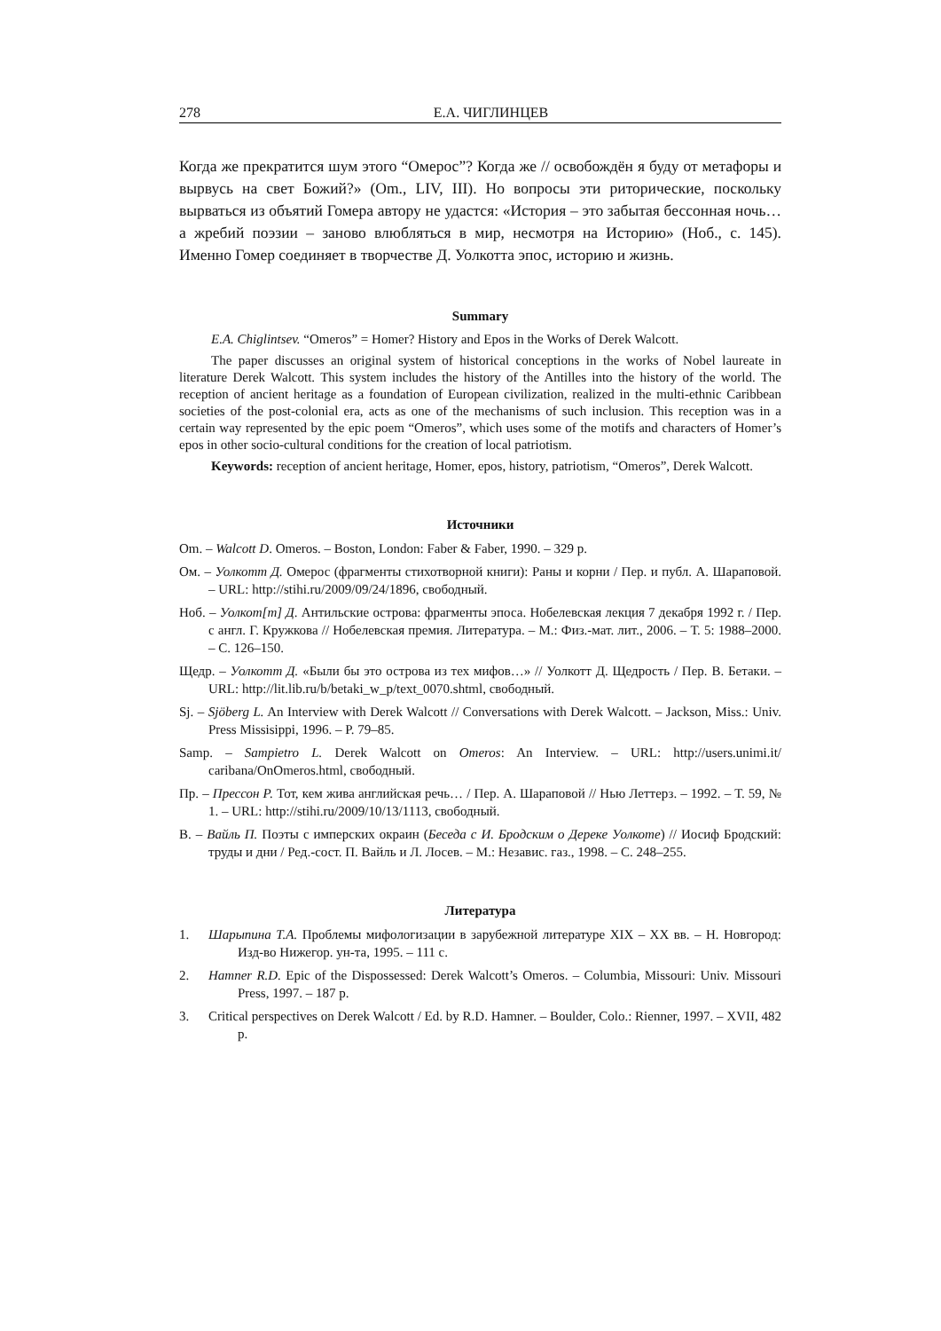278 Е.А. ЧИГЛИНЦЕВ
Когда же прекратится шум этого “Омерос”? Когда же // освобождён я буду от метафоры и вырвусь на свет Божий?» (Om., LIV, III). Но вопросы эти риторические, поскольку вырваться из объятий Гомера автору не удастся: «История – это забытая бессонная ночь… а жребий поэзии – заново влюбляться в мир, несмотря на Историю» (Ноб., с. 145). Именно Гомер соединяет в творчестве Д. Уолкотта эпос, историю и жизнь.
Summary
E.A. Chiglintsev. “Omeros” = Homer? History and Epos in the Works of Derek Walcott.
The paper discusses an original system of historical conceptions in the works of Nobel laureate in literature Derek Walcott. This system includes the history of the Antilles into the history of the world. The reception of ancient heritage as a foundation of European civilization, realized in the multi-ethnic Caribbean societies of the post-colonial era, acts as one of the mechanisms of such inclusion. This reception was in a certain way represented by the epic poem “Omeros”, which uses some of the motifs and characters of Homer’s epos in other socio-cultural conditions for the creation of local patriotism.
Keywords: reception of ancient heritage, Homer, epos, history, patriotism, “Omeros”, Derek Walcott.
Источники
Om. – Walcott D. Omeros. – Boston, London: Faber & Faber, 1990. – 329 p.
Ом. – Уолкотт Д. Омерос (фрагменты стихотворной книги): Раны и корни / Пер. и публ. А. Шараповой. – URL: http://stihi.ru/2009/09/24/1896, свободный.
Ноб. – Уолкот[т] Д. Антильские острова: фрагменты эпоса. Нобелевская лекция 7 декабря 1992 г. / Пер. с англ. Г. Кружкова // Нобелевская премия. Литература. – М.: Физ.-мат. лит., 2006. – Т. 5: 1988–2000. – С. 126–150.
Щедр. – Уолкотт Д. «Были бы это острова из тех мифов…» // Уолкотт Д. Щедрость / Пер. В. Бетаки. – URL: http://lit.lib.ru/b/betaki_w_p/text_0070.shtml, свободный.
Sj. – Sjöberg L. An Interview with Derek Walcott // Conversations with Derek Walcott. – Jackson, Miss.: Univ. Press Missisippi, 1996. – P. 79–85.
Samp. – Sampietro L. Derek Walcott on Omeros: An Interview. – URL: http://users.unimi.it/ caribana/OnOmeros.html, свободный.
Пр. – Прессон Р. Тот, кем жива английская речь… / Пер. А. Шараповой // Нью Леттерз. – 1992. – Т. 59, № 1. – URL: http://stihi.ru/2009/10/13/1113, свободный.
В. – Вайль П. Поэты с имперских окраин (Беседа с И. Бродским о Дереке Уолкоте) // Иосиф Бродский: труды и дни / Ред.-сост. П. Вайль и Л. Лосев. – М.: Независ. газ., 1998. – С. 248–255.
Литература
1. Шарыпина Т.А. Проблемы мифологизации в зарубежной литературе XIX – XX вв. – Н. Новгород: Изд-во Нижегор. ун-та, 1995. – 111 с.
2. Hamner R.D. Epic of the Dispossessed: Derek Walcott’s Omeros. – Columbia, Missouri: Univ. Missouri Press, 1997. – 187 p.
3. Critical perspectives on Derek Walcott / Ed. by R.D. Hamner. – Boulder, Colo.: Rienner, 1997. – XVII, 482 p.